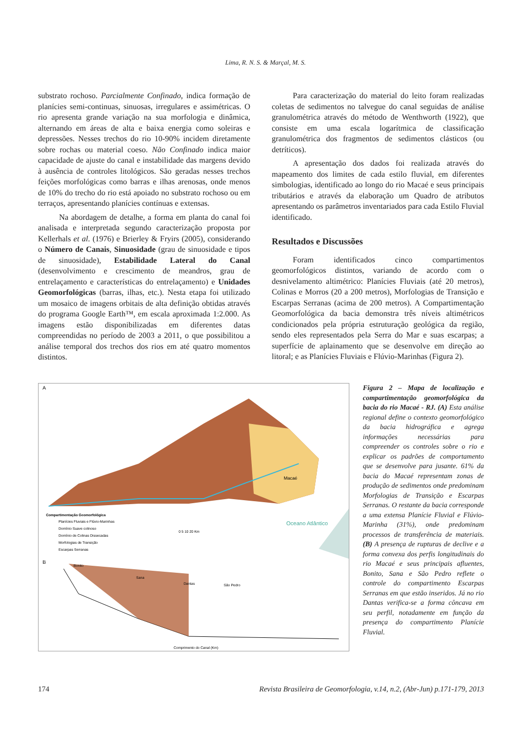Lima, R. N. S. & Marçal, M. S.
substrato rochoso. Parcialmente Confinado, indica formação de planícies semi-continuas, sinuosas, irregulares e assimétricas. O rio apresenta grande variação na sua morfologia e dinâmica, alternando em áreas de alta e baixa energia como soleiras e depressões. Nesses trechos do rio 10-90% incidem diretamente sobre rochas ou material coeso. Não Confinado indica maior capacidade de ajuste do canal e instabilidade das margens devido à ausência de controles litológicos. São geradas nesses trechos feições morfológicas como barras e ilhas arenosas, onde menos de 10% do trecho do rio está apoiado no substrato rochoso ou em terraços, apresentando planícies contínuas e extensas.
Na abordagem de detalhe, a forma em planta do canal foi analisada e interpretada segundo caracterização proposta por Kellerhals et al. (1976) e Brierley & Fryirs (2005), considerando o Número de Canais, Sinuosidade (grau de sinuosidade e tipos de sinuosidade), Estabilidade Lateral do Canal (desenvolvimento e crescimento de meandros, grau de entrelaçamento e características do entrelaçamento) e Unidades Geomorfológicas (barras, ilhas, etc.). Nesta etapa foi utilizado um mosaico de imagens orbitais de alta definição obtidas através do programa Google Earth™, em escala aproximada 1:2.000. As imagens estão disponibilizadas em diferentes datas compreendidas no período de 2003 a 2011, o que possibilitou a análise temporal dos trechos dos rios em até quatro momentos distintos.
Para caracterização do material do leito foram realizadas coletas de sedimentos no talvegue do canal seguidas de análise granulométrica através do método de Wenthworth (1922), que consiste em uma escala logarítmica de classificação granulométrica dos fragmentos de sedimentos clásticos (ou detríticos).
A apresentação dos dados foi realizada através do mapeamento dos limites de cada estilo fluvial, em diferentes simbologias, identificado ao longo do rio Macaé e seus principais tributários e através da elaboração um Quadro de atributos apresentando os parâmetros inventariados para cada Estilo Fluvial identificado.
Resultados e Discussões
Foram identificados cinco compartimentos geomorfológicos distintos, variando de acordo com o desnivelamento altimétrico: Planícies Fluviais (até 20 metros), Colinas e Morros (20 a 200 metros), Morfologias de Transição e Escarpas Serranas (acima de 200 metros). A Compartimentação Geomorfológica da bacia demonstra três níveis altimétricos condicionados pela própria estruturação geológica da região, sendo eles representados pela Serra do Mar e suas escarpas; a superfície de aplainamento que se desenvolve em direção ao litoral; e as Planícies Fluviais e Flúvio-Marinhas (Figura 2).
A
Compartimentação Geomorfológica
Planícies Fluviais e Flúvio-Marinhas
Domínio Suave colinoso
Domínio de Colinas Dissecadas
Morfologias de Transição
Escarpas Serranas
Macaé
Oceano Atlântico
0 5 10 20 Km
B
Bonito
Sana
Dantas
São Pedro
Comprimento do Canal (Km)
Figura 2 – Mapa de localização e compartimentação geomorfológica da bacia do rio Macaé - RJ. (A) Esta análise regional define o contexto geomorfológico da bacia hidrográfica e agrega informações necessárias para compreender os controles sobre o rio e explicar os padrões de comportamento que se desenvolve para jusante. 61% da bacia do Macaé representam zonas de produção de sedimentos onde predominam Morfologias de Transição e Escarpas Serranas. O restante da bacia corresponde a uma extensa Planície Fluvial e Flúvio-Marinha (31%), onde predominam processos de transferência de materiais. (B) A presença de rupturas de declive e a forma convexa dos perfis longitudinais do rio Macaé e seus principais afluentes, Bonito, Sana e São Pedro reflete o controle do compartimento Escarpas Serranas em que estão inseridos. Já no rio Dantas verifica-se a forma côncava em seu perfil, notadamente em função da presença do compartimento Planície Fluvial.
174 Revista Brasileira de Geomorfologia, v.14, n.2, (Abr-Jun) p.171-179, 2013